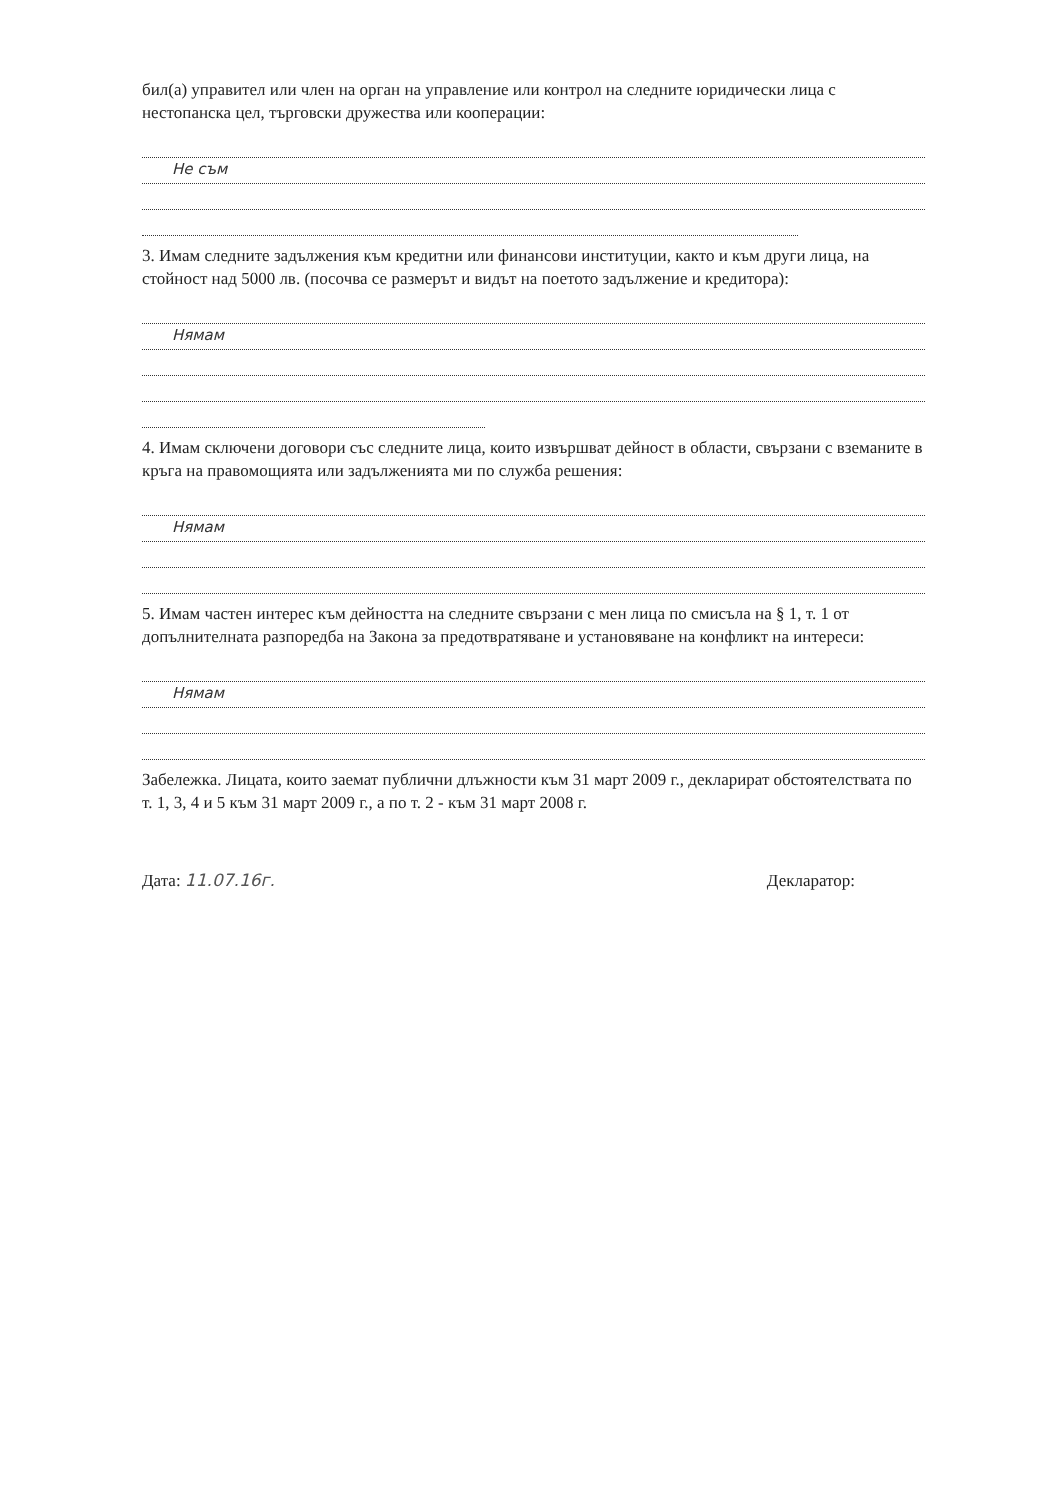бил(а) управител или член на орган на управление или контрол на следните юридически лица с нестопанска цел, търговски дружества или кооперации:
Не съм
3. Имам следните задължения към кредитни или финансови институции, както и към други лица, на стойност над 5000 лв. (посочва се размерът и видът на поетото задължение и кредитора):
Нямам
4. Имам сключени договори със следните лица, които извършват дейност в области, свързани с вземаните в кръга на правомощията или задълженията ми по служба решения:
Нямам
5. Имам частен интерес към дейността на следните свързани с мен лица по смисъла на § 1, т. 1 от допълнителната разпоредба на Закона за предотвратяване и установяване на конфликт на интереси:
Нямам
Забележка. Лицата, които заемат публични длъжности към 31 март 2009 г., декларират обстоятелствата по т. 1, 3, 4 и 5 към 31 март 2009 г., а по т. 2 - към 31 март 2008 г.
Дата: 11.07.16г. Декларатор: